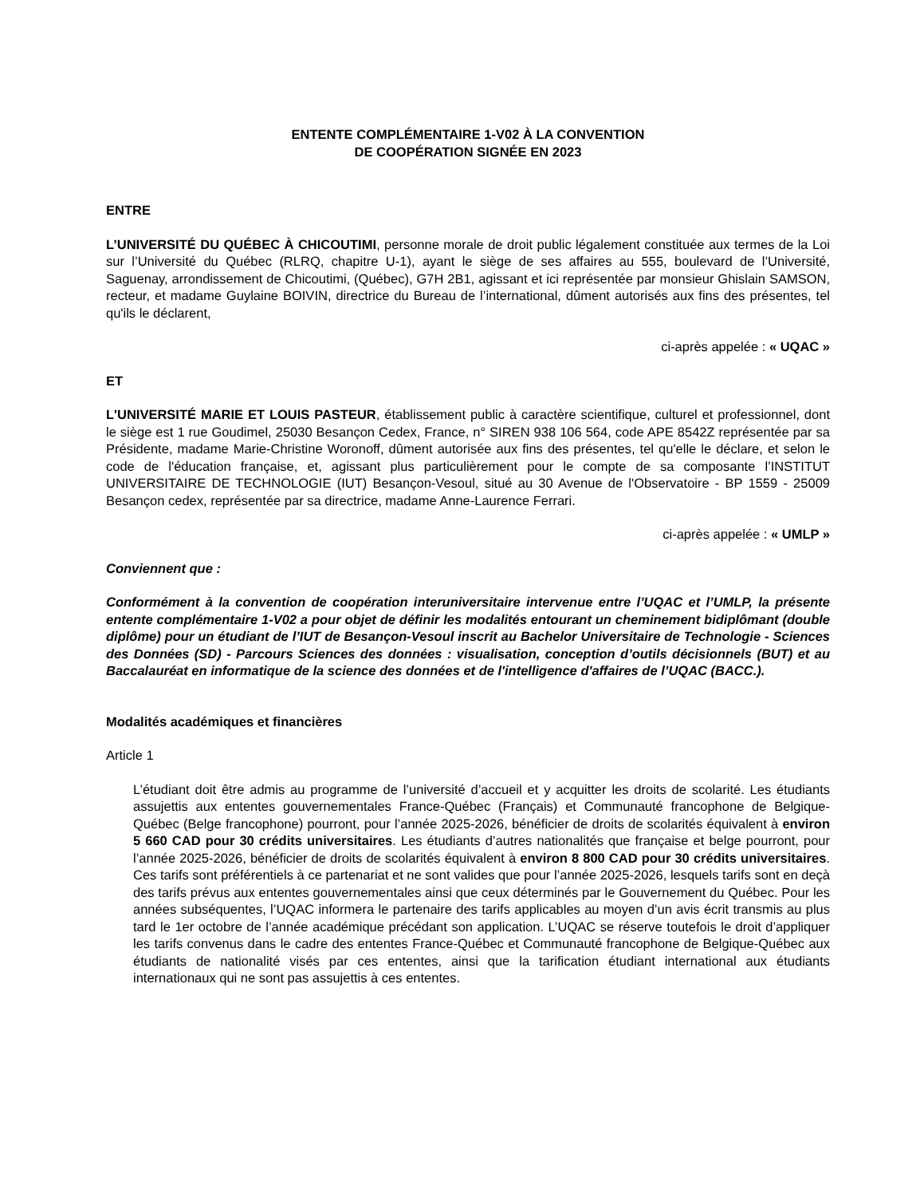ENTENTE COMPLÉMENTAIRE 1-V02 À LA CONVENTION
DE COOPÉRATION SIGNÉE EN 2023
ENTRE
L’UNIVERSITÉ DU QUÉBEC À CHICOUTIMI, personne morale de droit public légalement constituée aux termes de la Loi sur l’Université du Québec (RLRQ, chapitre U-1), ayant le siège de ses affaires au 555, boulevard de l’Université, Saguenay, arrondissement de Chicoutimi, (Québec), G7H 2B1, agissant et ici représentée par monsieur Ghislain SAMSON, recteur, et madame Guylaine BOIVIN, directrice du Bureau de l’international, dûment autorisés aux fins des présentes, tel qu'ils le déclarent,
ci-après appelée : « UQAC »
ET
L'UNIVERSITÉ MARIE ET LOUIS PASTEUR, établissement public à caractère scientifique, culturel et professionnel, dont le siège est 1 rue Goudimel, 25030 Besançon Cedex, France, n° SIREN 938 106 564, code APE 8542Z représentée par sa Présidente, madame Marie-Christine Woronoff, dûment autorisée aux fins des présentes, tel qu'elle le déclare, et selon le code de l'éducation française, et, agissant plus particulièrement pour le compte de sa composante l’INSTITUT UNIVERSITAIRE DE TECHNOLOGIE (IUT) Besançon-Vesoul, situé au 30 Avenue de l'Observatoire - BP 1559 - 25009 Besançon cedex, représentée par sa directrice, madame Anne-Laurence Ferrari.
ci-après appelée : « UMLP »
Conviennent que :
Conformément à la convention de coopération interuniversitaire intervenue entre l’UQAC et l’UMLP, la présente entente complémentaire 1-V02 a pour objet de définir les modalités entourant un cheminement bidiplômant (double diplôme) pour un étudiant de l’IUT de Besançon-Vesoul inscrit au Bachelor Universitaire de Technologie - Sciences des Données (SD) - Parcours Sciences des données : visualisation, conception d’outils décisionnels (BUT) et au Baccalauréat en informatique de la science des données et de l'intelligence d'affaires de l’UQAC (BACC.).
Modalités académiques et financières
Article 1
L’étudiant doit être admis au programme de l’université d’accueil et y acquitter les droits de scolarité. Les étudiants assujettis aux ententes gouvernementales France-Québec (Français) et Communauté francophone de Belgique-Québec (Belge francophone) pourront, pour l’année 2025-2026, bénéficier de droits de scolarités équivalent à environ 5 660 CAD pour 30 crédits universitaires. Les étudiants d’autres nationalités que française et belge pourront, pour l’année 2025-2026, bénéficier de droits de scolarités équivalent à environ 8 800 CAD pour 30 crédits universitaires. Ces tarifs sont préférentiels à ce partenariat et ne sont valides que pour l’année 2025-2026, lesquels tarifs sont en deçà des tarifs prévus aux ententes gouvernementales ainsi que ceux déterminés par le Gouvernement du Québec. Pour les années subséquentes, l’UQAC informera le partenaire des tarifs applicables au moyen d’un avis écrit transmis au plus tard le 1er octobre de l’année académique précédant son application. L’UQAC se réserve toutefois le droit d’appliquer les tarifs convenus dans le cadre des ententes France-Québec et Communauté francophone de Belgique-Québec aux étudiants de nationalité visés par ces ententes, ainsi que la tarification étudiant international aux étudiants internationaux qui ne sont pas assujettis à ces ententes.